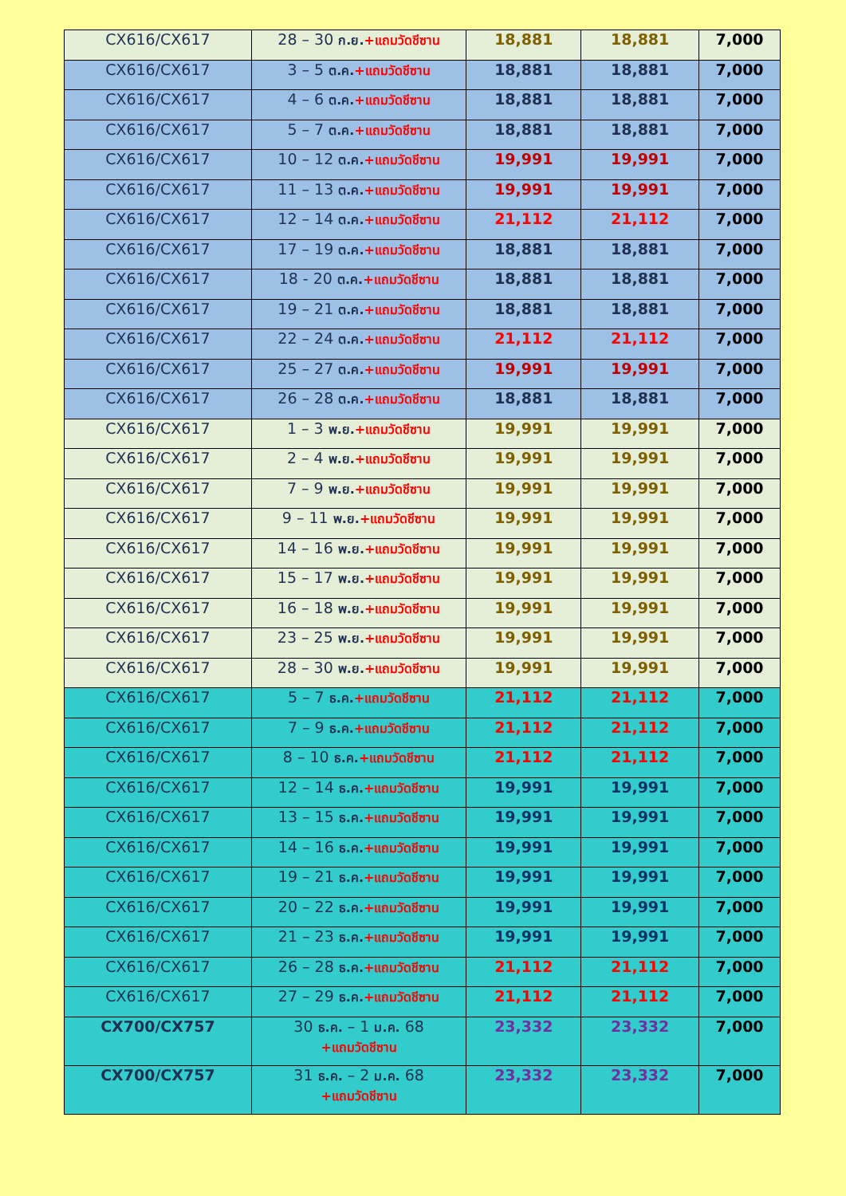| CX616/CX617 | 28 – 30 ก.ย. +แถมวัดชีซาน | 18,881 | 18,881 | 7,000 |
| CX616/CX617 | 3 – 5 ต.ค. +แถมวัดชีซาน | 18,881 | 18,881 | 7,000 |
| CX616/CX617 | 4 – 6 ต.ค. +แถมวัดชีซาน | 18,881 | 18,881 | 7,000 |
| CX616/CX617 | 5 – 7 ต.ค. +แถมวัดชีซาน | 18,881 | 18,881 | 7,000 |
| CX616/CX617 | 10 – 12 ต.ค. +แถมวัดชีซาน | 19,991 | 19,991 | 7,000 |
| CX616/CX617 | 11 – 13 ต.ค. +แถมวัดชีซาน | 19,991 | 19,991 | 7,000 |
| CX616/CX617 | 12 – 14 ต.ค. +แถมวัดชีซาน | 21,112 | 21,112 | 7,000 |
| CX616/CX617 | 17 – 19 ต.ค. +แถมวัดชีซาน | 18,881 | 18,881 | 7,000 |
| CX616/CX617 | 18 - 20 ต.ค. +แถมวัดชีซาน | 18,881 | 18,881 | 7,000 |
| CX616/CX617 | 19 – 21 ต.ค. +แถมวัดชีซาน | 18,881 | 18,881 | 7,000 |
| CX616/CX617 | 22 – 24 ต.ค. +แถมวัดชีซาน | 21,112 | 21,112 | 7,000 |
| CX616/CX617 | 25 – 27 ต.ค. +แถมวัดชีซาน | 19,991 | 19,991 | 7,000 |
| CX616/CX617 | 26 – 28 ต.ค. +แถมวัดชีซาน | 18,881 | 18,881 | 7,000 |
| CX616/CX617 | 1 – 3 พ.ย. +แถมวัดชีซาน | 19,991 | 19,991 | 7,000 |
| CX616/CX617 | 2 – 4 พ.ย. +แถมวัดชีซาน | 19,991 | 19,991 | 7,000 |
| CX616/CX617 | 7 – 9 พ.ย. +แถมวัดชีซาน | 19,991 | 19,991 | 7,000 |
| CX616/CX617 | 9 – 11 พ.ย. +แถมวัดชีซาน | 19,991 | 19,991 | 7,000 |
| CX616/CX617 | 14 – 16 พ.ย. +แถมวัดชีซาน | 19,991 | 19,991 | 7,000 |
| CX616/CX617 | 15 – 17 พ.ย. +แถมวัดชีซาน | 19,991 | 19,991 | 7,000 |
| CX616/CX617 | 16 – 18 พ.ย. +แถมวัดชีซาน | 19,991 | 19,991 | 7,000 |
| CX616/CX617 | 23 – 25 พ.ย. +แถมวัดชีซาน | 19,991 | 19,991 | 7,000 |
| CX616/CX617 | 28 – 30 พ.ย. +แถมวัดชีซาน | 19,991 | 19,991 | 7,000 |
| CX616/CX617 | 5 – 7 ธ.ค. +แถมวัดชีซาน | 21,112 | 21,112 | 7,000 |
| CX616/CX617 | 7 – 9 ธ.ค. +แถมวัดชีซาน | 21,112 | 21,112 | 7,000 |
| CX616/CX617 | 8 – 10 ธ.ค. +แถมวัดชีซาน | 21,112 | 21,112 | 7,000 |
| CX616/CX617 | 12 – 14 ธ.ค. +แถมวัดชีซาน | 19,991 | 19,991 | 7,000 |
| CX616/CX617 | 13 – 15 ธ.ค. +แถมวัดชีซาน | 19,991 | 19,991 | 7,000 |
| CX616/CX617 | 14 – 16 ธ.ค. +แถมวัดชีซาน | 19,991 | 19,991 | 7,000 |
| CX616/CX617 | 19 – 21 ธ.ค. +แถมวัดชีซาน | 19,991 | 19,991 | 7,000 |
| CX616/CX617 | 20 – 22 ธ.ค. +แถมวัดชีซาน | 19,991 | 19,991 | 7,000 |
| CX616/CX617 | 21 – 23 ธ.ค. +แถมวัดชีซาน | 19,991 | 19,991 | 7,000 |
| CX616/CX617 | 26 – 28 ธ.ค. +แถมวัดชีซาน | 21,112 | 21,112 | 7,000 |
| CX616/CX617 | 27 – 29 ธ.ค. +แถมวัดชีซาน | 21,112 | 21,112 | 7,000 |
| CX700/CX757 | 30 ธ.ค. – 1 ม.ค. 68 +แถมวัดชีซาน | 23,332 | 23,332 | 7,000 |
| CX700/CX757 | 31 ธ.ค. – 2 ม.ค. 68 +แถมวัดชีซาน | 23,332 | 23,332 | 7,000 |